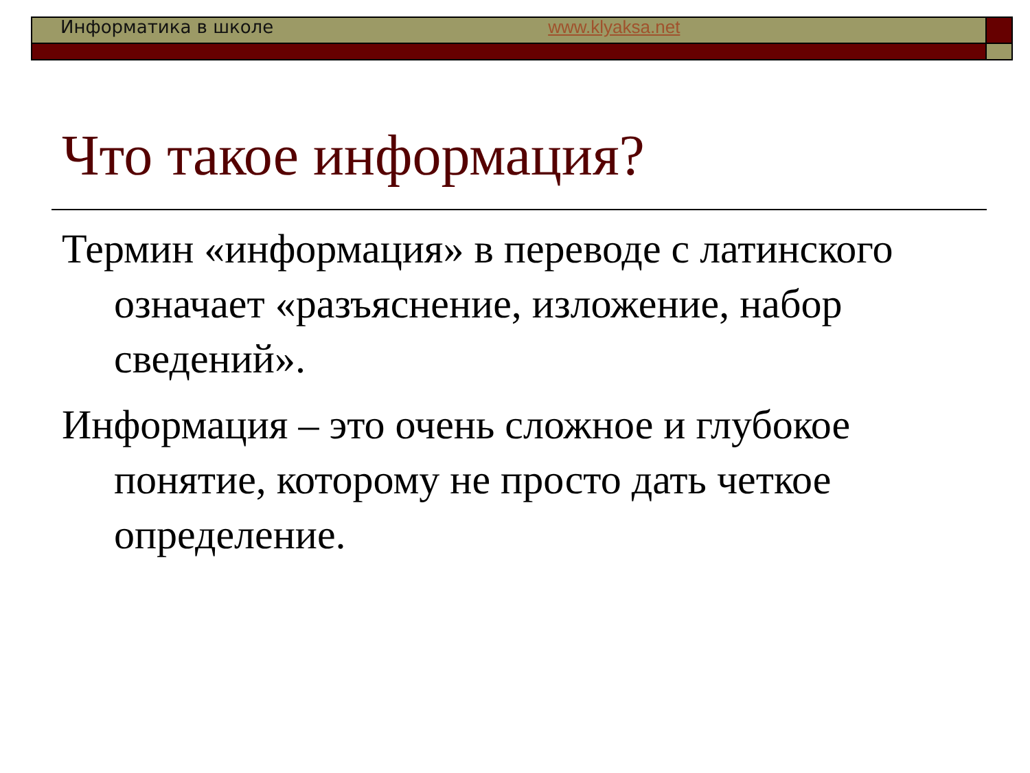Информатика в школе www.klyaksa.net
Что такое информация?
Термин «информация» в переводе с латинского означает «разъяснение, изложение, набор сведений».
Информация – это очень сложное и глубокое понятие, которому не просто дать четкое определение.